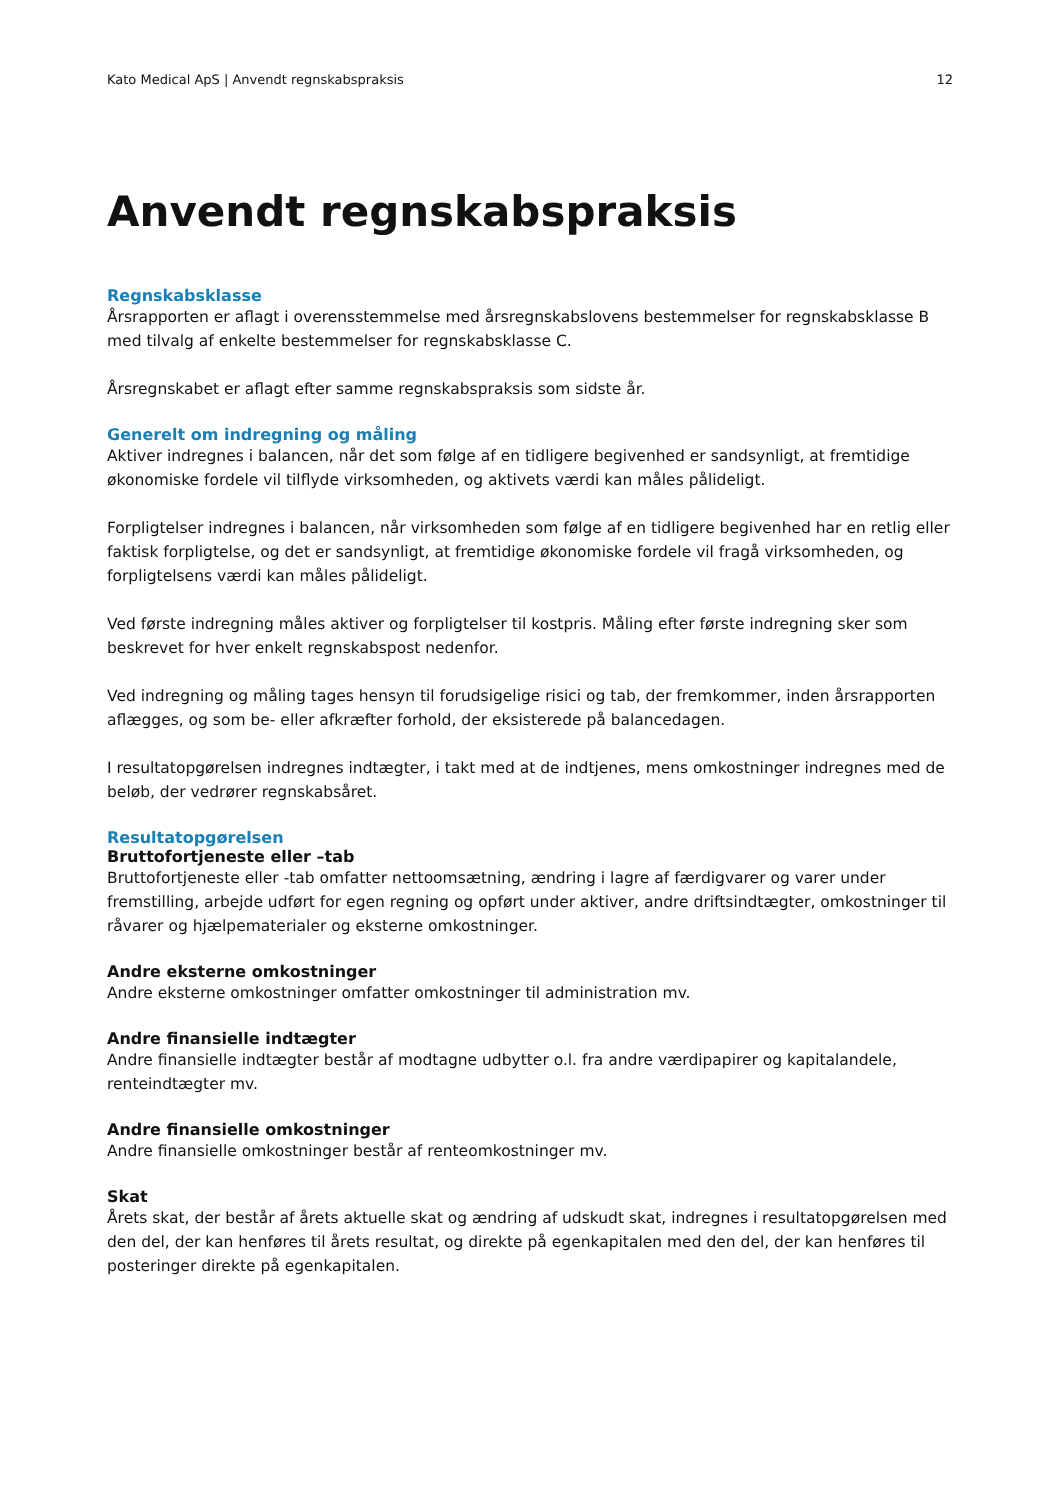Kato Medical ApS | Anvendt regnskabspraksis 12
Anvendt regnskabspraksis
Regnskabsklasse
Årsrapporten er aflagt i overensstemmelse med årsregnskabslovens bestemmelser for regnskabsklasse B med tilvalg af enkelte bestemmelser for regnskabsklasse C.
Årsregnskabet er aflagt efter samme regnskabspraksis som sidste år.
Generelt om indregning og måling
Aktiver indregnes i balancen, når det som følge af en tidligere begivenhed er sandsynligt, at fremtidige økonomiske fordele vil tilflyde virksomheden, og aktivets værdi kan måles pålideligt.
Forpligtelser indregnes i balancen, når virksomheden som følge af en tidligere begivenhed har en retlig eller faktisk forpligtelse, og det er sandsynligt, at fremtidige økonomiske fordele vil fragå virksomheden, og forpligtelsens værdi kan måles pålideligt.
Ved første indregning måles aktiver og forpligtelser til kostpris. Måling efter første indregning sker som beskrevet for hver enkelt regnskabspost nedenfor.
Ved indregning og måling tages hensyn til forudsigelige risici og tab, der fremkommer, inden årsrapporten aflægges, og som be- eller afkræfter forhold, der eksisterede på balancedagen.
I resultatopgørelsen indregnes indtægter, i takt med at de indtjenes, mens omkostninger indregnes med de beløb, der vedrører regnskabsåret.
Resultatopgørelsen
Bruttofortjeneste eller –tab
Bruttofortjeneste eller -tab omfatter nettoomsætning, ændring i lagre af færdigvarer og varer under fremstilling, arbejde udført for egen regning og opført under aktiver, andre driftsindtægter, omkostninger til råvarer og hjælpematerialer og eksterne omkostninger.
Andre eksterne omkostninger
Andre eksterne omkostninger omfatter omkostninger til administration mv.
Andre finansielle indtægter
Andre finansielle indtægter består af modtagne udbytter o.l. fra andre værdipapirer og kapitalandele, renteindtægter mv.
Andre finansielle omkostninger
Andre finansielle omkostninger består af renteomkostninger mv.
Skat
Årets skat, der består af årets aktuelle skat og ændring af udskudt skat, indregnes i resultatopgørelsen med den del, der kan henføres til årets resultat, og direkte på egenkapitalen med den del, der kan henføres til posteringer direkte på egenkapitalen.